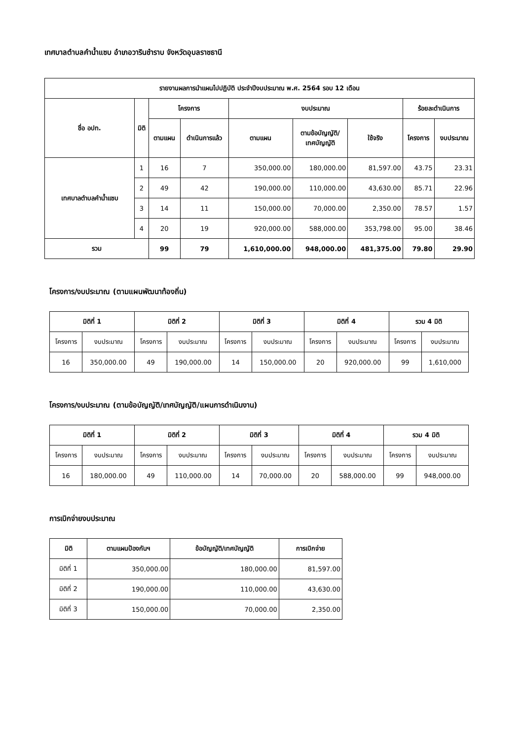เทศบาลตำบลคำน้ำแซบ อำเภอวารินชำราบ จังหวัดอุบลราชธานี
| รายงานผลการนำแผนไปปฏิบัติ ประจำปีงบประมาณ พ.ศ. 2564 รอบ 12 เดือน | | | | | | | | |
| --- | --- | --- | --- | --- | --- | --- | --- | --- |
| ชื่อ อปท. | มิติ | โครงการ | | งบประมาณ | | | ร้อยละดำเนินการ | |
| | | ตามแผน | ดำเนินการแล้ว | ตามแผน | ตามข้อบัญญัติ/ เทศบัญญัติ | ใช้จริง | โครงการ | งบประมาณ |
| เทศบาลตำบลคำน้ำแซบ | 1 | 16 | 7 | 350,000.00 | 180,000.00 | 81,597.00 | 43.75 | 23.31 |
| | 2 | 49 | 42 | 190,000.00 | 110,000.00 | 43,630.00 | 85.71 | 22.96 |
| | 3 | 14 | 11 | 150,000.00 | 70,000.00 | 2,350.00 | 78.57 | 1.57 |
| | 4 | 20 | 19 | 920,000.00 | 588,000.00 | 353,798.00 | 95.00 | 38.46 |
| รวม | | 99 | 79 | 1,610,000.00 | 948,000.00 | 481,375.00 | 79.80 | 29.90 |
โครงการ/งบประมาณ (ตามแผนพัฒนาท้องถิ่น)
| มิติที่ 1 | | มิติที่ 2 | | มิติที่ 3 | | มิติที่ 4 | | รวม 4 มิติ | |
| --- | --- | --- | --- | --- | --- | --- | --- | --- | --- |
| โครงการ | งบประมาณ | โครงการ | งบประมาณ | โครงการ | งบประมาณ | โครงการ | งบประมาณ | โครงการ | งบประมาณ |
| 16 | 350,000.00 | 49 | 190,000.00 | 14 | 150,000.00 | 20 | 920,000.00 | 99 | 1,610,000 |
โครงการ/งบประมาณ (ตามข้อบัญญัติ/เทศบัญญัติ/แผนการดำเนินงาน)
| มิติที่ 1 | | มิติที่ 2 | | มิติที่ 3 | | มิติที่ 4 | | รวม 4 มิติ | |
| --- | --- | --- | --- | --- | --- | --- | --- | --- | --- |
| โครงการ | งบประมาณ | โครงการ | งบประมาณ | โครงการ | งบประมาณ | โครงการ | งบประมาณ | โครงการ | งบประมาณ |
| 16 | 180,000.00 | 49 | 110,000.00 | 14 | 70,000.00 | 20 | 588,000.00 | 99 | 948,000.00 |
การเบิกจ่ายงบประมาณ
| มิติ | ตามแผนป้องกันฯ | ข้อบัญญัติ/เทศบัญญัติ | การเบิกจ่าย |
| --- | --- | --- | --- |
| มิติที่ 1 | 350,000.00 | 180,000.00 | 81,597.00 |
| มิติที่ 2 | 190,000.00 | 110,000.00 | 43,630.00 |
| มิติที่ 3 | 150,000.00 | 70,000.00 | 2,350.00 |